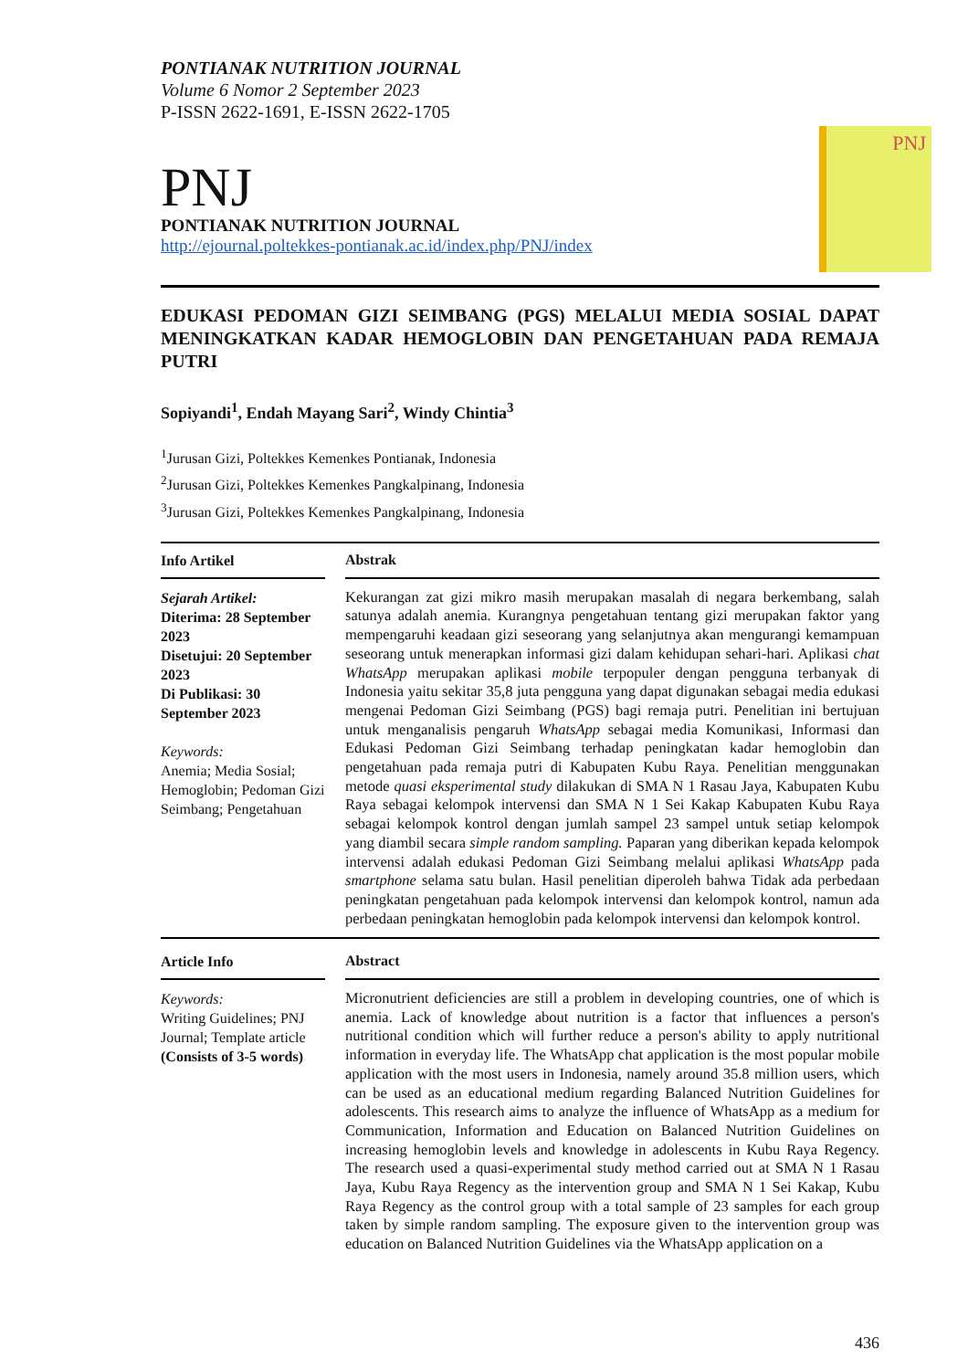PONTIANAK NUTRITION JOURNAL
Volume 6 Nomor 2 September 2023
P-ISSN 2622-1691, E-ISSN 2622-1705
PNJ
PONTIANAK NUTRITION JOURNAL
http://ejournal.poltekkes-pontianak.ac.id/index.php/PNJ/index
PNJ
EDUKASI PEDOMAN GIZI SEIMBANG (PGS) MELALUI MEDIA SOSIAL DAPAT MENINGKATKAN KADAR HEMOGLOBIN DAN PENGETAHUAN PADA REMAJA PUTRI
Sopiyandi<sup>1</sup>, Endah Mayang Sari<sup>2</sup>, Windy Chintia<sup>3</sup>
<sup>1</sup> Jurusan Gizi, Poltekkes Kemenkes Pontianak, Indonesia
<sup>2</sup> Jurusan Gizi, Poltekkes Kemenkes Pangkalpinang, Indonesia
<sup>3</sup> Jurusan Gizi, Poltekkes Kemenkes Pangkalpinang, Indonesia
Info Artikel
Sejarah Artikel:
Diterima: 28 September 2023
Disetujui: 20 September 2023
Di Publikasi: 30 September 2023
Keywords:
Anemia; Media Sosial; Hemoglobin; Pedoman Gizi Seimbang; Pengetahuan
Abstrak
Kekurangan zat gizi mikro masih merupakan masalah di negara berkembang, salah satunya adalah anemia. Kurangnya pengetahuan tentang gizi merupakan faktor yang mempengaruhi keadaan gizi seseorang yang selanjutnya akan mengurangi kemampuan seseorang untuk menerapkan informasi gizi dalam kehidupan sehari-hari. Aplikasi chat WhatsApp merupakan aplikasi mobile terpopuler dengan pengguna terbanyak di Indonesia yaitu sekitar 35,8 juta pengguna yang dapat digunakan sebagai media edukasi mengenai Pedoman Gizi Seimbang (PGS) bagi remaja putri. Penelitian ini bertujuan untuk menganalisis pengaruh WhatsApp sebagai media Komunikasi, Informasi dan Edukasi Pedoman Gizi Seimbang terhadap peningkatan kadar hemoglobin dan pengetahuan pada remaja putri di Kabupaten Kubu Raya. Penelitian menggunakan metode quasi eksperimental study dilakukan di SMA N 1 Rasau Jaya, Kabupaten Kubu Raya sebagai kelompok intervensi dan SMA N 1 Sei Kakap Kabupaten Kubu Raya sebagai kelompok kontrol dengan jumlah sampel 23 sampel untuk setiap kelompok yang diambil secara simple random sampling. Paparan yang diberikan kepada kelompok intervensi adalah edukasi Pedoman Gizi Seimbang melalui aplikasi WhatsApp pada smartphone selama satu bulan. Hasil penelitian diperoleh bahwa Tidak ada perbedaan peningkatan pengetahuan pada kelompok intervensi dan kelompok kontrol, namun ada perbedaan peningkatan hemoglobin pada kelompok intervensi dan kelompok kontrol.
Article Info
Keywords:
Writing Guidelines; PNJ Journal; Template article
(Consists of 3-5 words)
Abstract
Micronutrient deficiencies are still a problem in developing countries, one of which is anemia. Lack of knowledge about nutrition is a factor that influences a person's nutritional condition which will further reduce a person's ability to apply nutritional information in everyday life. The WhatsApp chat application is the most popular mobile application with the most users in Indonesia, namely around 35.8 million users, which can be used as an educational medium regarding Balanced Nutrition Guidelines for adolescents. This research aims to analyze the influence of WhatsApp as a medium for Communication, Information and Education on Balanced Nutrition Guidelines on increasing hemoglobin levels and knowledge in adolescents in Kubu Raya Regency. The research used a quasi-experimental study method carried out at SMA N 1 Rasau Jaya, Kubu Raya Regency as the intervention group and SMA N 1 Sei Kakap, Kubu Raya Regency as the control group with a total sample of 23 samples for each group taken by simple random sampling. The exposure given to the intervention group was education on Balanced Nutrition Guidelines via the WhatsApp application on a
436